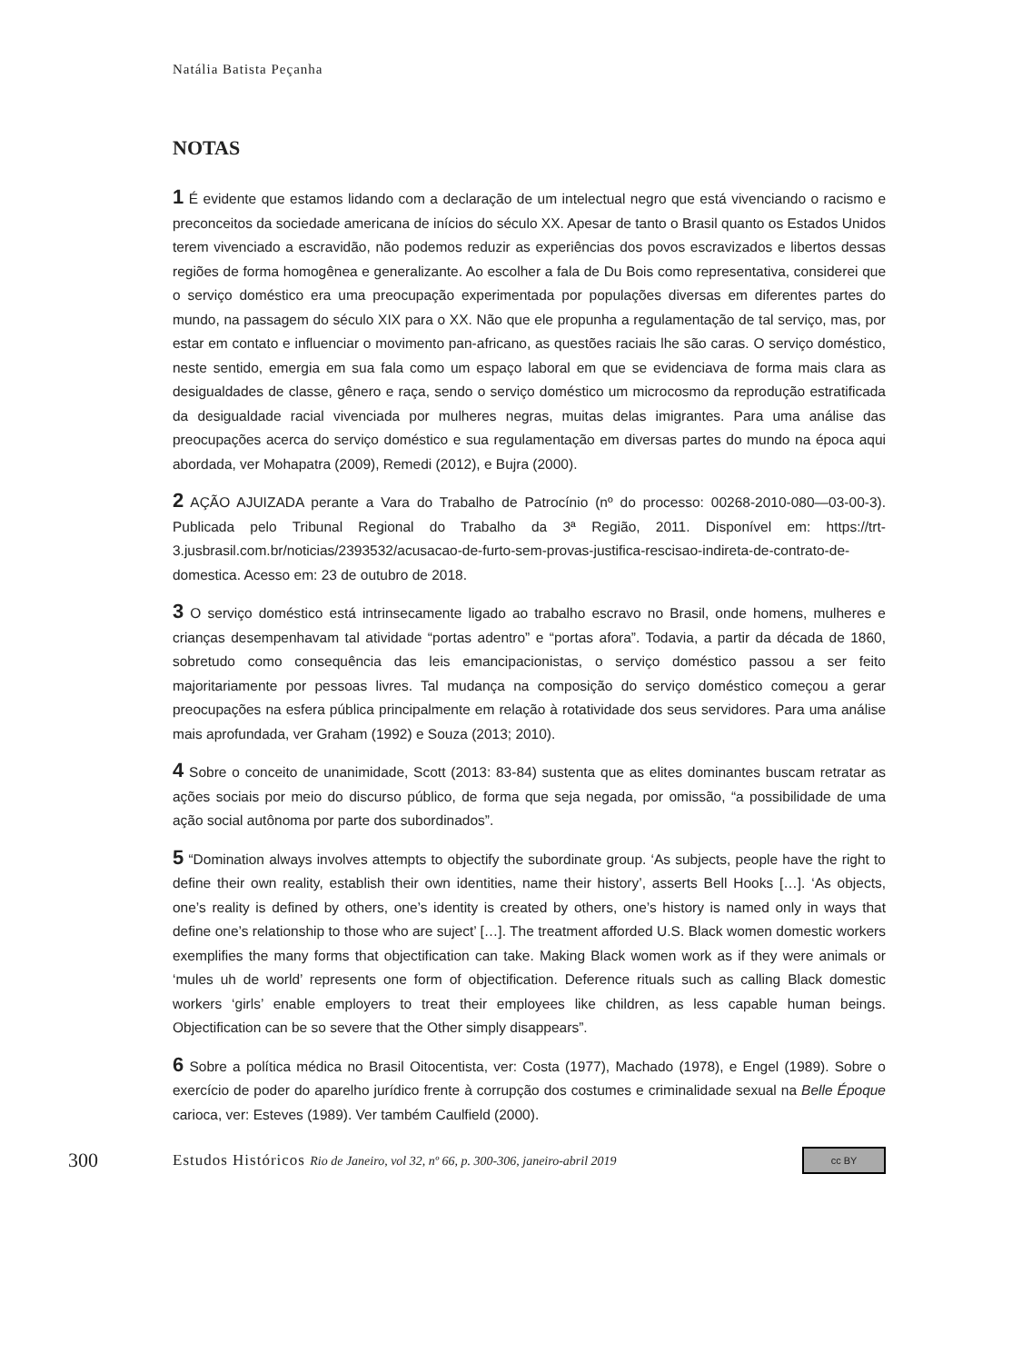Natália Batista Peçanha
NOTAS
1 É evidente que estamos lidando com a declaração de um intelectual negro que está vivenciando o racismo e preconceitos da sociedade americana de inícios do século XX. Apesar de tanto o Brasil quanto os Estados Unidos terem vivenciado a escravidão, não podemos reduzir as experiências dos povos escravizados e libertos dessas regiões de forma homogênea e generalizante. Ao escolher a fala de Du Bois como representativa, considerei que o serviço doméstico era uma preocupação experimentada por populações diversas em diferentes partes do mundo, na passagem do século XIX para o XX. Não que ele propunha a regulamentação de tal serviço, mas, por estar em contato e influenciar o movimento pan-africano, as questões raciais lhe são caras. O serviço doméstico, neste sentido, emergia em sua fala como um espaço laboral em que se evidenciava de forma mais clara as desigualdades de classe, gênero e raça, sendo o serviço doméstico um microcosmo da reprodução estratificada da desigualdade racial vivenciada por mulheres negras, muitas delas imigrantes. Para uma análise das preocupações acerca do serviço doméstico e sua regulamentação em diversas partes do mundo na época aqui abordada, ver Mohapatra (2009), Remedi (2012), e Bujra (2000).
2 AÇÃO AJUIZADA perante a Vara do Trabalho de Patrocínio (nº do processo: 00268-2010-080—03-00-3). Publicada pelo Tribunal Regional do Trabalho da 3ª Região, 2011. Disponível em: https://trt-3.jusbrasil.com.br/noticias/2393532/acusacao-de-furto-sem-provas-justifica-rescisao-indireta-de-contrato-de-domestica. Acesso em: 23 de outubro de 2018.
3 O serviço doméstico está intrinsecamente ligado ao trabalho escravo no Brasil, onde homens, mulheres e crianças desempenhavam tal atividade “portas adentro” e “portas afora”. Todavia, a partir da década de 1860, sobretudo como consequência das leis emancipacionistas, o serviço doméstico passou a ser feito majoritariamente por pessoas livres. Tal mudança na composição do serviço doméstico começou a gerar preocupações na esfera pública principalmente em relação à rotatividade dos seus servidores. Para uma análise mais aprofundada, ver Graham (1992) e Souza (2013; 2010).
4 Sobre o conceito de unanimidade, Scott (2013: 83-84) sustenta que as elites dominantes buscam retratar as ações sociais por meio do discurso público, de forma que seja negada, por omissão, “a possibilidade de uma ação social autônoma por parte dos subordinados”.
5 “Domination always involves attempts to objectify the subordinate group. ‘As subjects, people have the right to define their own reality, establish their own identities, name their history’, asserts Bell Hooks […]. ‘As objects, one’s reality is defined by others, one’s identity is created by others, one’s history is named only in ways that define one’s relationship to those who are suject’ […]. The treatment afforded U.S. Black women domestic workers exemplifies the many forms that objectification can take. Making Black women work as if they were animals or ‘mules uh de world’ represents one form of objectification. Deference rituals such as calling Black domestic workers ‘girls’ enable employers to treat their employees like children, as less capable human beings. Objectification can be so severe that the Other simply disappears”.
6 Sobre a política médica no Brasil Oitocentista, ver: Costa (1977), Machado (1978), e Engel (1989). Sobre o exercício de poder do aparelho jurídico frente à corrupção dos costumes e criminalidade sexual na Belle Époque carioca, ver: Esteves (1989). Ver também Caulfield (2000).
300 Estudos Históricos Rio de Janeiro, vol 32, nº 66, p. 300-306, janeiro-abril 2019 cc BY